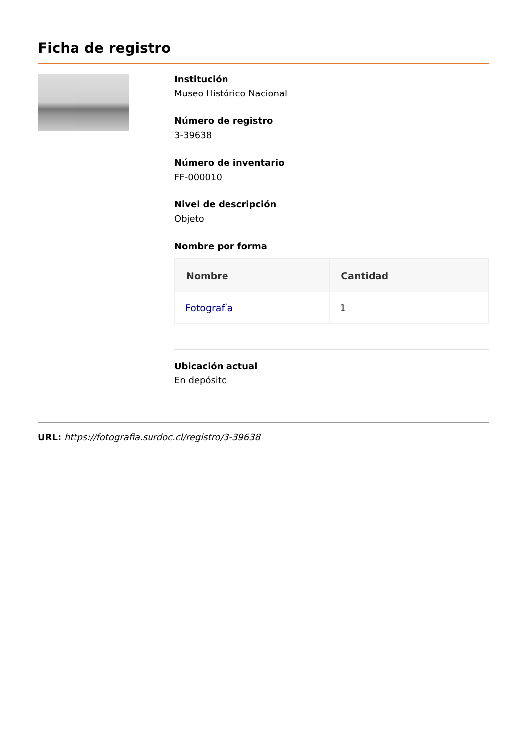Ficha de registro
Institución
Museo Histórico Nacional
Número de registro
3-39638
Número de inventario
FF-000010
Nivel de descripción
Objeto
Nombre por forma
| Nombre | Cantidad |
| --- | --- |
| Fotografía | 1 |
Ubicación actual
En depósito
URL: https://fotografia.surdoc.cl/registro/3-39638